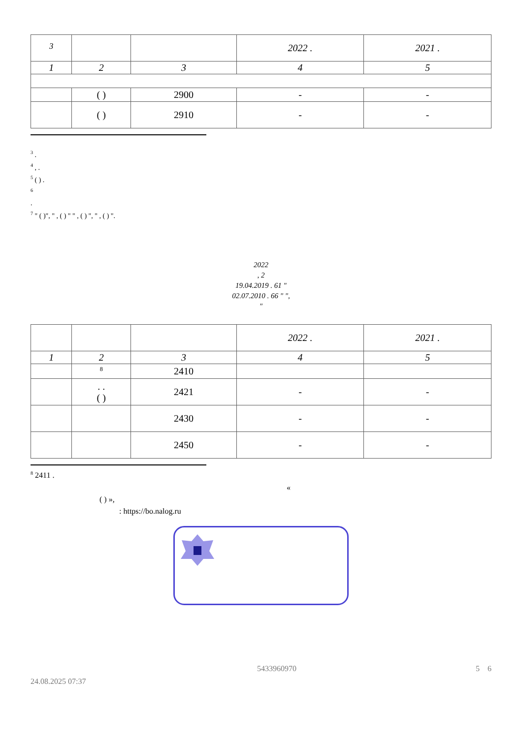| <sup>3</sup> | | | 2022 . | 2021 . |
| 1 | 2 | 3 | 4 | 5 |
| | ( ) | 2900 | - | - |
| | ( ) | 2910 | - | - |
<sup>3</sup> .
<sup>4</sup> , .
<sup>5</sup> ( ) .
<sup>6</sup>
.
<sup>7</sup> " ( )", " , ( ) " " , ( ) ", " , ( ) ".
2022
, 2
19.04.2019 . 61 "
02.07.2010 . 66 " ",
"
| | | | 2022 . | 2021 . |
| 1 | 2 | 3 | 4 | 5 |
| | <sup>8</sup> | 2410 | | |
| | . . ( ) | 2421 | - | - |
| | | 2430 | - | - |
| | | 2450 | - | - |
<sup>8</sup> 2411 .
«
( ) »,
: https://bo.nalog.ru
5433960970 5 6
24.08.2025 07:37